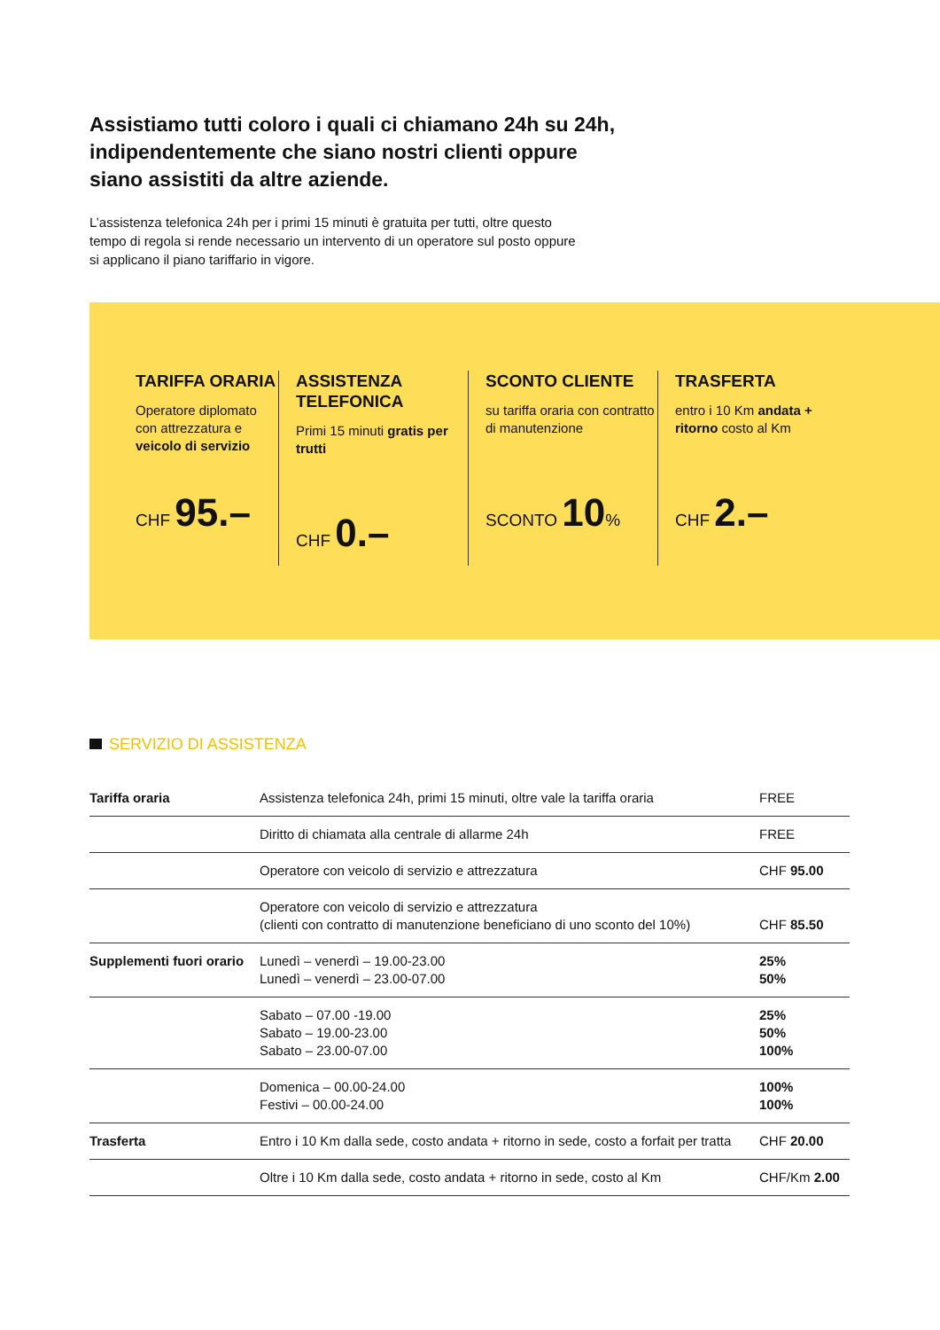Assistiamo tutti coloro i quali ci chiamano 24h su 24h, indipendentemente che siano nostri clienti oppure siano assistiti da altre aziende.
L’assistenza telefonica 24h per i primi 15 minuti è gratuita per tutti, oltre questo tempo di regola si rende necessario un intervento di un operatore sul posto oppure si applicano il piano tariffario in vigore.
TARIFFA ORARIA
Operatore diplomato con attrezzatura e veicolo di servizio
CHF 95.–
ASSISTENZA TELEFONICA
Primi 15 minuti gratis per trutti
CHF 0.–
SCONTO CLIENTE
su tariffa oraria con contratto di manutenzione
SCONTO 10%
TRASFERTA
entro i 10 Km andata + ritorno costo al Km
CHF 2.–
SERVIZIO DI ASSISTENZA
| Tariffa oraria | Assistenza telefonica 24h, primi 15 minuti, oltre vale la tariffa oraria | FREE |
| | Diritto di chiamata alla centrale di allarme 24h | FREE |
| | Operatore con veicolo di servizio e attrezzatura | CHF 95.00 |
| | Operatore con veicolo di servizio e attrezzatura (clienti con contratto di manutenzione beneficiano di uno sconto del 10%) | CHF 85.50 |
| Supplementi fuori orario | Lunedì – venerdì – 19.00-23.00 Lunedì – venerdì – 23.00-07.00 | 25% 50% |
| | Sabato – 07.00 -19.00 Sabato – 19.00-23.00 Sabato – 23.00-07.00 | 25% 50% 100% |
| | Domenica – 00.00-24.00 Festivi – 00.00-24.00 | 100% 100% |
| Trasferta | Entro i 10 Km dalla sede, costo andata + ritorno in sede, costo a forfait per tratta | CHF 20.00 |
| | Oltre i 10 Km dalla sede, costo andata + ritorno in sede, costo al Km | CHF/Km 2.00 |